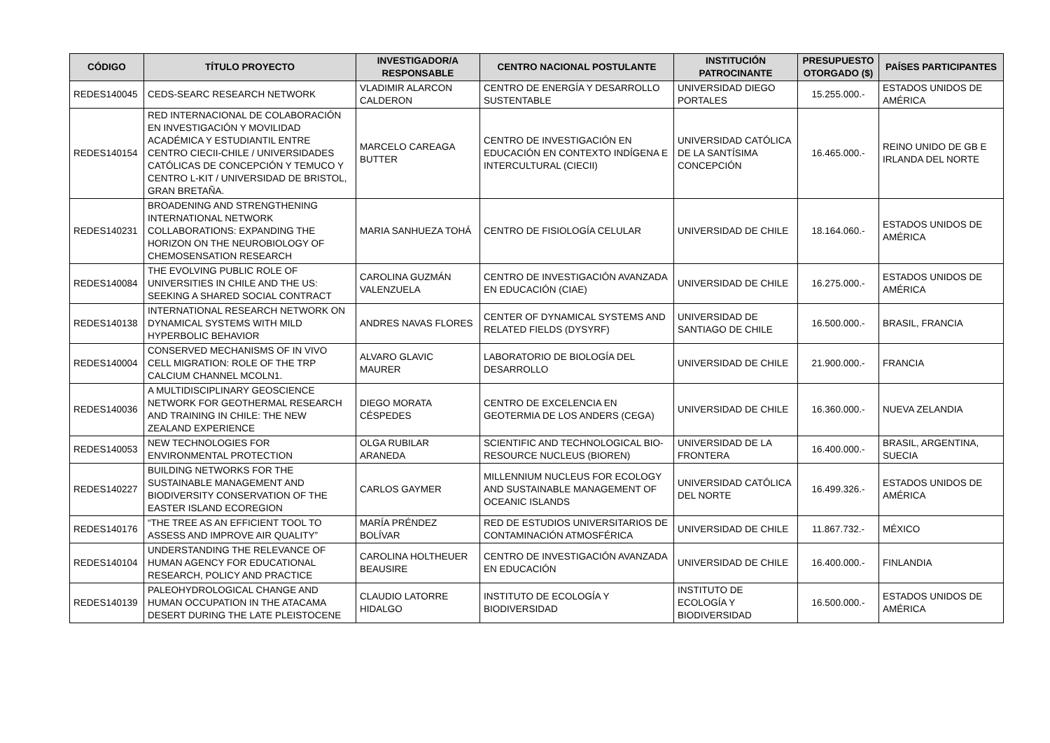| CÓDIGO | TÍTULO PROYECTO | INVESTIGADOR/A RESPONSABLE | CENTRO NACIONAL POSTULANTE | INSTITUCIÓN PATROCINANTE | PRESUPUESTO OTORGADO ($) | PAÍSES PARTICIPANTES |
| --- | --- | --- | --- | --- | --- | --- |
| REDES140045 | CEDS-SEARC RESEARCH NETWORK | VLADIMIR ALARCON CALDERON | CENTRO DE ENERGÍA Y DESARROLLO SUSTENTABLE | UNIVERSIDAD DIEGO PORTALES | 15.255.000.- | ESTADOS UNIDOS DE AMÉRICA |
| REDES140154 | RED INTERNACIONAL DE COLABORACIÓN EN INVESTIGACIÓN Y MOVILIDAD ACADÉMICA Y ESTUDIANTIL ENTRE CENTRO CIECII-CHILE / UNIVERSIDADES CATÓLICAS DE CONCEPCIÓN Y TEMUCO Y CENTRO L-KIT / UNIVERSIDAD DE BRISTOL, GRAN BRETAÑA. | MARCELO CAREAGA BUTTER | CENTRO DE INVESTIGACIÓN EN EDUCACIÓN EN CONTEXTO INDÍGENA E INTERCULTURAL (CIECII) | UNIVERSIDAD CATÓLICA DE LA SANTÍSIMA CONCEPCIÓN | 16.465.000.- | REINO UNIDO DE GB E IRLANDA DEL NORTE |
| REDES140231 | BROADENING AND STRENGTHENING INTERNATIONAL NETWORK COLLABORATIONS: EXPANDING THE HORIZON ON THE NEUROBIOLOGY OF CHEMOSENSATION RESEARCH | MARIA SANHUEZA TOHÁ | CENTRO DE FISIOLOGÍA CELULAR | UNIVERSIDAD DE CHILE | 18.164.060.- | ESTADOS UNIDOS DE AMÉRICA |
| REDES140084 | THE EVOLVING PUBLIC ROLE OF UNIVERSITIES IN CHILE AND THE US: SEEKING A SHARED SOCIAL CONTRACT | CAROLINA GUZMÁN VALENZUELA | CENTRO DE INVESTIGACIÓN AVANZADA EN EDUCACIÓN (CIAE) | UNIVERSIDAD DE CHILE | 16.275.000.- | ESTADOS UNIDOS DE AMÉRICA |
| REDES140138 | INTERNATIONAL RESEARCH NETWORK ON DYNAMICAL SYSTEMS WITH MILD HYPERBOLIC BEHAVIOR | ANDRES NAVAS FLORES | CENTER OF DYNAMICAL SYSTEMS AND RELATED FIELDS (DYSYRF) | UNIVERSIDAD DE SANTIAGO DE CHILE | 16.500.000.- | BRASIL, FRANCIA |
| REDES140004 | CONSERVED MECHANISMS OF IN VIVO CELL MIGRATION: ROLE OF THE TRP CALCIUM CHANNEL MCOLN1. | ALVARO GLAVIC MAURER | LABORATORIO DE BIOLOGÍA DEL DESARROLLO | UNIVERSIDAD DE CHILE | 21.900.000.- | FRANCIA |
| REDES140036 | A MULTIDISCIPLINARY GEOSCIENCE NETWORK FOR GEOTHERMAL RESEARCH AND TRAINING IN CHILE: THE NEW ZEALAND EXPERIENCE | DIEGO MORATA CÉSPEDES | CENTRO DE EXCELENCIA EN GEOTERMIA DE LOS ANDERS (CEGA) | UNIVERSIDAD DE CHILE | 16.360.000.- | NUEVA ZELANDIA |
| REDES140053 | NEW TECHNOLOGIES FOR ENVIRONMENTAL PROTECTION | OLGA RUBILAR ARANEDA | SCIENTIFIC AND TECHNOLOGICAL BIO-RESOURCE NUCLEUS (BIOREN) | UNIVERSIDAD DE LA FRONTERA | 16.400.000.- | BRASIL, ARGENTINA, SUECIA |
| REDES140227 | BUILDING NETWORKS FOR THE SUSTAINABLE MANAGEMENT AND BIODIVERSITY CONSERVATION OF THE EASTER ISLAND ECOREGION | CARLOS GAYMER | MILLENNIUM NUCLEUS FOR ECOLOGY AND SUSTAINABLE MANAGEMENT OF OCEANIC ISLANDS | UNIVERSIDAD CATÓLICA DEL NORTE | 16.499.326.- | ESTADOS UNIDOS DE AMÉRICA |
| REDES140176 | “THE TREE AS AN EFFICIENT TOOL TO ASSESS AND IMPROVE AIR QUALITY” | MARÍA PRÉNDEZ BOLÍVAR | RED DE ESTUDIOS UNIVERSITARIOS DE CONTAMINACIÓN ATMOSFÉRICA | UNIVERSIDAD DE CHILE | 11.867.732.- | MÉXICO |
| REDES140104 | UNDERSTANDING THE RELEVANCE OF HUMAN AGENCY FOR EDUCATIONAL RESEARCH, POLICY AND PRACTICE | CAROLINA HOLTHEUER BEAUSIRE | CENTRO DE INVESTIGACIÓN AVANZADA EN EDUCACIÓN | UNIVERSIDAD DE CHILE | 16.400.000.- | FINLANDIA |
| REDES140139 | PALEOHYDROLOGICAL CHANGE AND HUMAN OCCUPATION IN THE ATACAMA DESERT DURING THE LATE PLEISTOCENE | CLAUDIO LATORRE HIDALGO | INSTITUTO DE ECOLOGÍA Y BIODIVERSIDAD | INSTITUTO DE ECOLOGÍA Y BIODIVERSIDAD | 16.500.000.- | ESTADOS UNIDOS DE AMÉRICA |